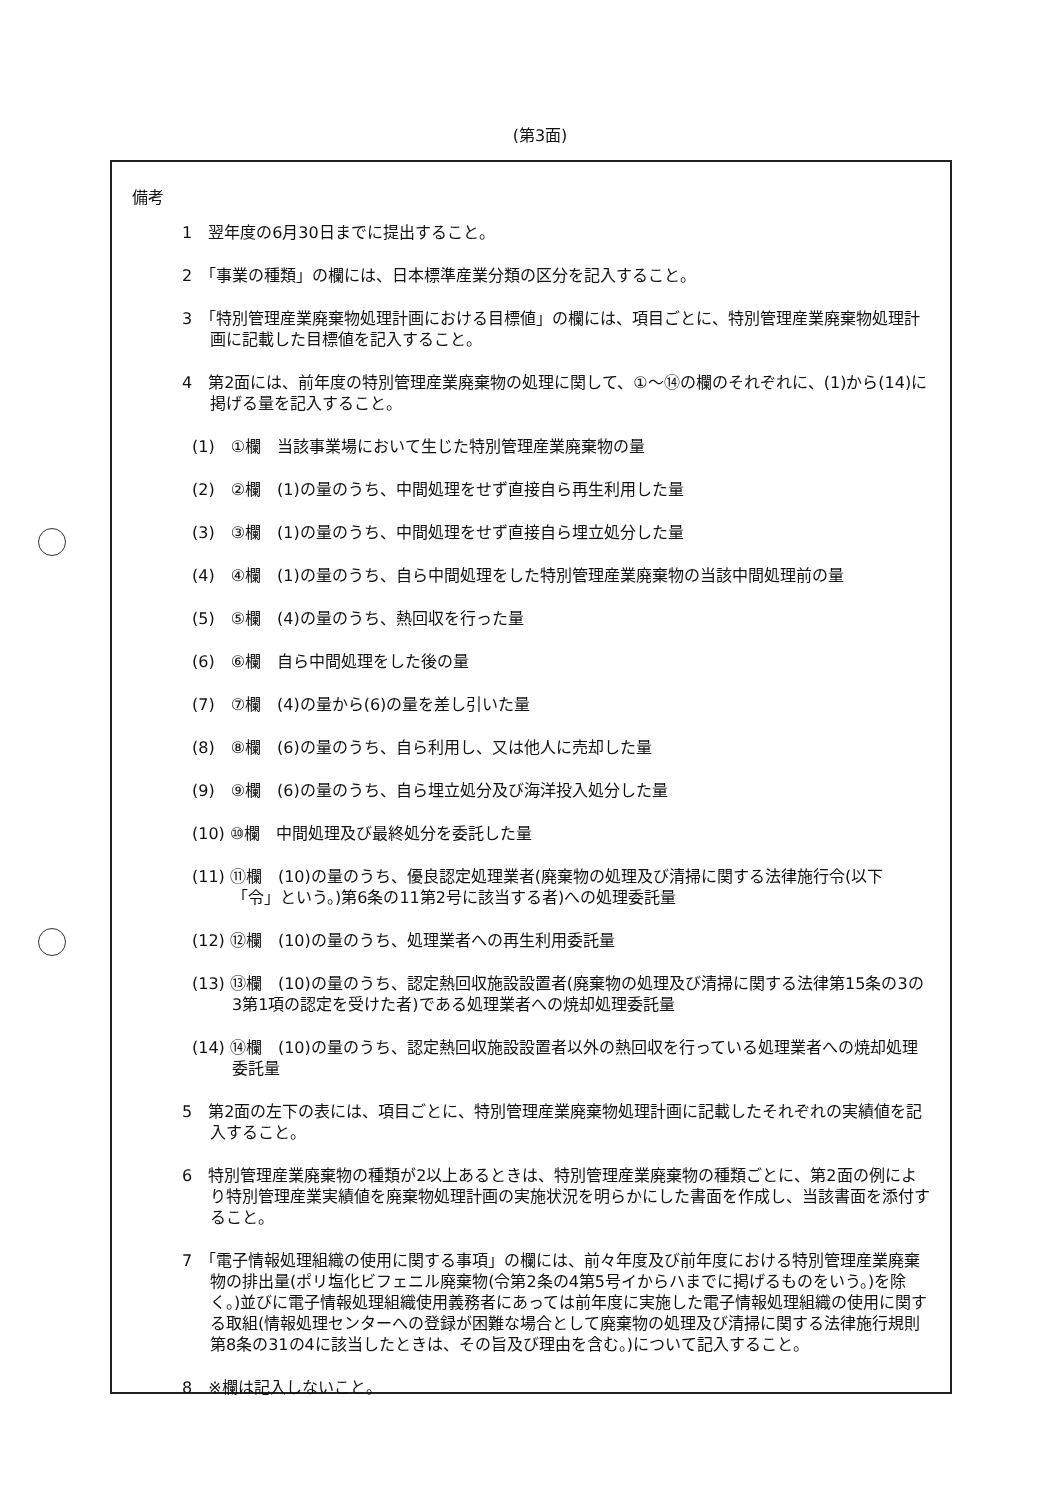(第3面)
備考
1　翌年度の6月30日までに提出すること。
2　「事業の種類」の欄には、日本標準産業分類の区分を記入すること。
3　「特別管理産業廃棄物処理計画における目標値」の欄には、項目ごとに、特別管理産業廃棄物処理計画に記載した目標値を記入すること。
4　第2面には、前年度の特別管理産業廃棄物の処理に関して、①～⑭の欄のそれぞれに、(1)から(14)に掲げる量を記入すること。
(1)　①欄　当該事業場において生じた特別管理産業廃棄物の量
(2)　②欄　(1)の量のうち、中間処理をせず直接自ら再生利用した量
(3)　③欄　(1)の量のうち、中間処理をせず直接自ら埋立処分した量
(4)　④欄　(1)の量のうち、自ら中間処理をした特別管理産業廃棄物の当該中間処理前の量
(5)　⑤欄　(4)の量のうち、熱回収を行った量
(6)　⑥欄　自ら中間処理をした後の量
(7)　⑦欄　(4)の量から(6)の量を差し引いた量
(8)　⑧欄　(6)の量のうち、自ら利用し、又は他人に売却した量
(9)　⑨欄　(6)の量のうち、自ら埋立処分及び海洋投入処分した量
(10) ⑩欄　中間処理及び最終処分を委託した量
(11) ⑪欄　(10)の量のうち、優良認定処理業者(廃棄物の処理及び清掃に関する法律施行令(以下「令」という。)第6条の11第2号に該当する者)への処理委託量
(12) ⑫欄　(10)の量のうち、処理業者への再生利用委託量
(13) ⑬欄　(10)の量のうち、認定熱回収施設設置者(廃棄物の処理及び清掃に関する法律第15条の3の3第1項の認定を受けた者)である処理業者への焼却処理委託量
(14) ⑭欄　(10)の量のうち、認定熱回収施設設置者以外の熱回収を行っている処理業者への焼却処理委託量
5　第2面の左下の表には、項目ごとに、特別管理産業廃棄物処理計画に記載したそれぞれの実績値を記入すること。
6　特別管理産業廃棄物の種類が2以上あるときは、特別管理産業廃棄物の種類ごとに、第2面の例により特別管理産業実績値を廃棄物処理計画の実施状況を明らかにした書面を作成し、当該書面を添付すること。
7　「電子情報処理組織の使用に関する事項」の欄には、前々年度及び前年度における特別管理産業廃棄物の排出量(ポリ塩化ビフェニル廃棄物(令第2条の4第5号イからハまでに掲げるものをいう。)を除く。)並びに電子情報処理組織使用義務者にあっては前年度に実施した電子情報処理組織の使用に関する取組(情報処理センターへの登録が困難な場合として廃棄物の処理及び清掃に関する法律施行規則第8条の31の4に該当したときは、その旨及び理由を含む。)について記入すること。
8　※欄は記入しないこと。